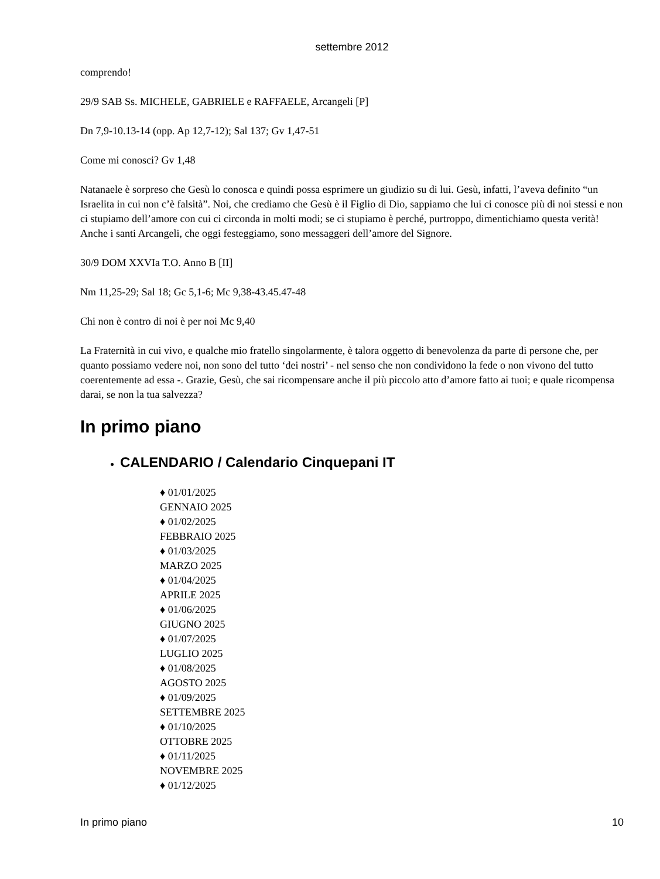settembre 2012
comprendo!
29/9 SAB Ss. MICHELE, GABRIELE e RAFFAELE, Arcangeli [P]
Dn 7,9-10.13-14 (opp. Ap 12,7-12); Sal 137; Gv 1,47-51
Come mi conosci? Gv 1,48
Natanaele è sorpreso che Gesù lo conosca e quindi possa esprimere un giudizio su di lui. Gesù, infatti, l’aveva definito “un Israelita in cui non c’è falsità”. Noi, che crediamo che Gesù è il Figlio di Dio, sappiamo che lui ci conosce più di noi stessi e non ci stupiamo dell’amore con cui ci circonda in molti modi; se ci stupiamo è perché, purtroppo, dimentichiamo questa verità! Anche i santi Arcangeli, che oggi festeggiamo, sono messaggeri dell’amore del Signore.
30/9 DOM XXVIa T.O. Anno B [II]
Nm 11,25-29; Sal 18; Gc 5,1-6; Mc 9,38-43.45.47-48
Chi non è contro di noi è per noi Mc 9,40
La Fraternità in cui vivo, e qualche mio fratello singolarmente, è talora oggetto di benevolenza da parte di persone che, per quanto possiamo vedere noi, non sono del tutto ‘dei nostri’ - nel senso che non condividono la fede o non vivono del tutto coerentemente ad essa -. Grazie, Gesù, che sai ricompensare anche il più piccolo atto d’amore fatto ai tuoi; e quale ricompensa darai, se non la tua salvezza?
In primo piano
CALENDARIO / Calendario Cinquepani IT
♦ 01/01/2025
GENNAIO 2025
♦ 01/02/2025
FEBBRAIO 2025
♦ 01/03/2025
MARZO 2025
♦ 01/04/2025
APRILE 2025
♦ 01/06/2025
GIUGNO 2025
♦ 01/07/2025
LUGLIO 2025
♦ 01/08/2025
AGOSTO 2025
♦ 01/09/2025
SETTEMBRE 2025
♦ 01/10/2025
OTTOBRE 2025
♦ 01/11/2025
NOVEMBRE 2025
♦ 01/12/2025
In primo piano 10